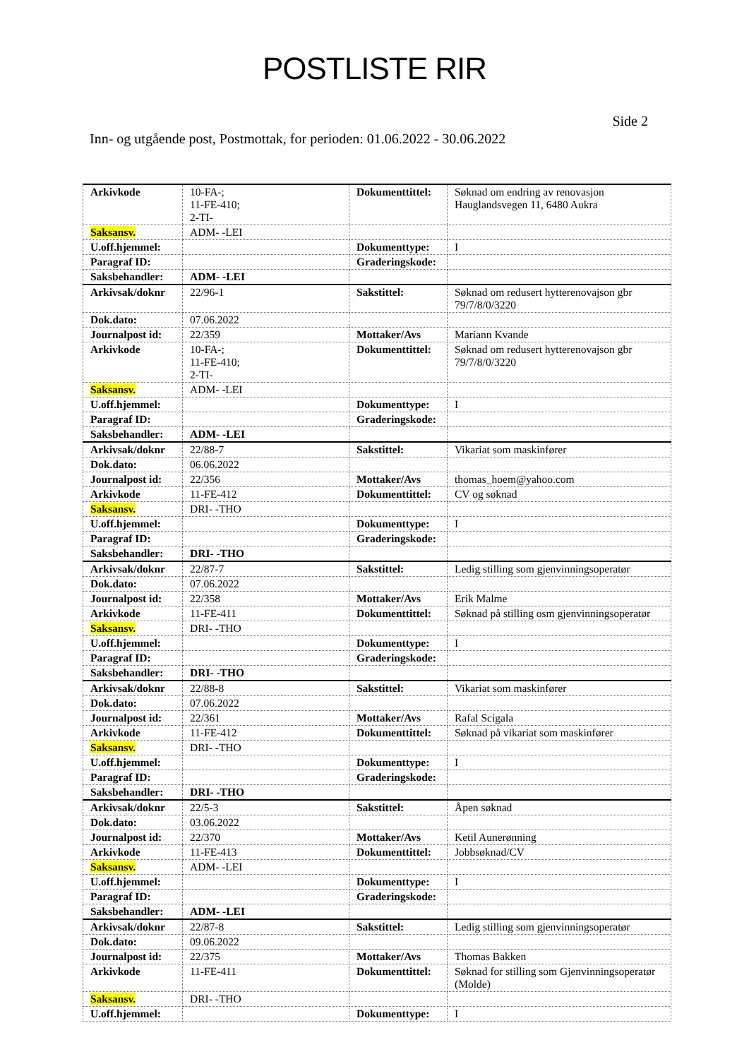POSTLISTE RIR
Side 2
Inn- og utgående post, Postmottak, for perioden: 01.06.2022 - 30.06.2022
| Arkivkode | 10-FA-; 11-FE-410; 2-TI- | Dokumenttittel: | Søknad om endring av renovasjon Hauglandsvegen 11, 6480 Aukra |
| Saksansv. | ADM- -LEI | | |
| U.off.hjemmel: | | Dokumenttype: | I |
| Paragraf ID: | | Graderingskode: | |
| Saksbehandler: | ADM- -LEI | | |
| Arkivsak/doknr | 22/96-1 | Sakstittel: | Søknad om redusert hytterenovajson gbr 79/7/8/0/3220 |
| Dok.dato: | 07.06.2022 | | |
| Journalpost id: | 22/359 | Mottaker/Avs | Mariann Kvande |
| Arkivkode | 10-FA-; 11-FE-410; 2-TI- | Dokumenttittel: | Søknad om redusert hytterenovajson gbr 79/7/8/0/3220 |
| Saksansv. | ADM- -LEI | | |
| U.off.hjemmel: | | Dokumenttype: | I |
| Paragraf ID: | | Graderingskode: | |
| Saksbehandler: | ADM- -LEI | | |
| Arkivsak/doknr | 22/88-7 | Sakstittel: | Vikariat som maskinfører |
| Dok.dato: | 06.06.2022 | | |
| Journalpost id: | 22/356 | Mottaker/Avs | thomas_hoem@yahoo.com |
| Arkivkode | 11-FE-412 | Dokumenttittel: | CV og søknad |
| Saksansv. | DRI- -THO | | |
| U.off.hjemmel: | | Dokumenttype: | I |
| Paragraf ID: | | Graderingskode: | |
| Saksbehandler: | DRI- -THO | | |
| Arkivsak/doknr | 22/87-7 | Sakstittel: | Ledig stilling som gjenvinningsoperatør |
| Dok.dato: | 07.06.2022 | | |
| Journalpost id: | 22/358 | Mottaker/Avs | Erik Malme |
| Arkivkode | 11-FE-411 | Dokumenttittel: | Søknad på stilling osm gjenvinningsoperatør |
| Saksansv. | DRI- -THO | | |
| U.off.hjemmel: | | Dokumenttype: | I |
| Paragraf ID: | | Graderingskode: | |
| Saksbehandler: | DRI- -THO | | |
| Arkivsak/doknr | 22/88-8 | Sakstittel: | Vikariat som maskinfører |
| Dok.dato: | 07.06.2022 | | |
| Journalpost id: | 22/361 | Mottaker/Avs | Rafal Scigala |
| Arkivkode | 11-FE-412 | Dokumenttittel: | Søknad på vikariat som maskinfører |
| Saksansv. | DRI- -THO | | |
| U.off.hjemmel: | | Dokumenttype: | I |
| Paragraf ID: | | Graderingskode: | |
| Saksbehandler: | DRI- -THO | | |
| Arkivsak/doknr | 22/5-3 | Sakstittel: | Åpen søknad |
| Dok.dato: | 03.06.2022 | | |
| Journalpost id: | 22/370 | Mottaker/Avs | Ketil Aunerønning |
| Arkivkode | 11-FE-413 | Dokumenttittel: | Jobbsøknad/CV |
| Saksansv. | ADM- -LEI | | |
| U.off.hjemmel: | | Dokumenttype: | I |
| Paragraf ID: | | Graderingskode: | |
| Saksbehandler: | ADM- -LEI | | |
| Arkivsak/doknr | 22/87-8 | Sakstittel: | Ledig stilling som gjenvinningsoperatør |
| Dok.dato: | 09.06.2022 | | |
| Journalpost id: | 22/375 | Mottaker/Avs | Thomas Bakken |
| Arkivkode | 11-FE-411 | Dokumenttittel: | Søknad for stilling som Gjenvinningsoperatør (Molde) |
| Saksansv. | DRI- -THO | | |
| U.off.hjemmel: | | Dokumenttype: | I |